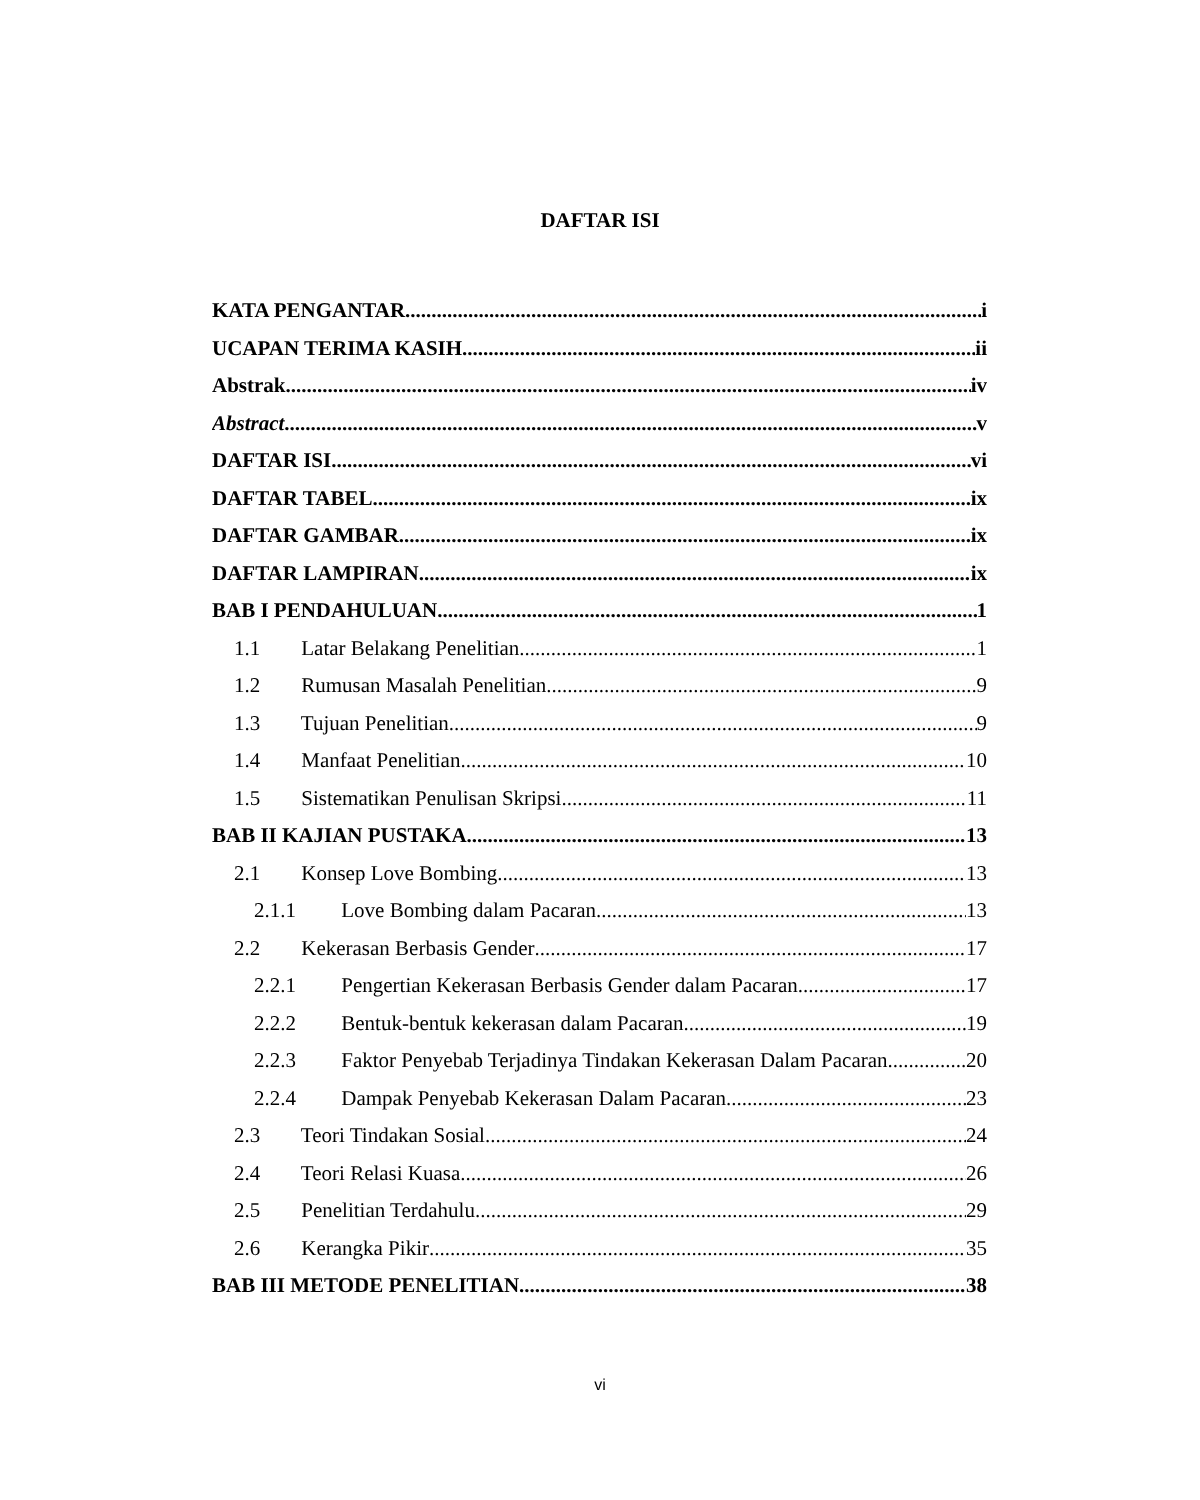DAFTAR ISI
KATA PENGANTAR i
UCAPAN TERIMA KASIH ii
Abstrak iv
Abstract v
DAFTAR ISI vi
DAFTAR TABEL ix
DAFTAR GAMBAR ix
DAFTAR LAMPIRAN ix
BAB I PENDAHULUAN 1
1.1 Latar Belakang Penelitian 1
1.2 Rumusan Masalah Penelitian 9
1.3 Tujuan Penelitian 9
1.4 Manfaat Penelitian 10
1.5 Sistematikan Penulisan Skripsi 11
BAB II KAJIAN PUSTAKA 13
2.1 Konsep Love Bombing 13
2.1.1 Love Bombing dalam Pacaran 13
2.2 Kekerasan Berbasis Gender 17
2.2.1 Pengertian Kekerasan Berbasis Gender dalam Pacaran 17
2.2.2 Bentuk-bentuk kekerasan dalam Pacaran 19
2.2.3 Faktor Penyebab Terjadinya Tindakan Kekerasan Dalam Pacaran 20
2.2.4 Dampak Penyebab Kekerasan Dalam Pacaran 23
2.3 Teori Tindakan Sosial 24
2.4 Teori Relasi Kuasa 26
2.5 Penelitian Terdahulu 29
2.6 Kerangka Pikir 35
BAB III METODE PENELITIAN 38
vi